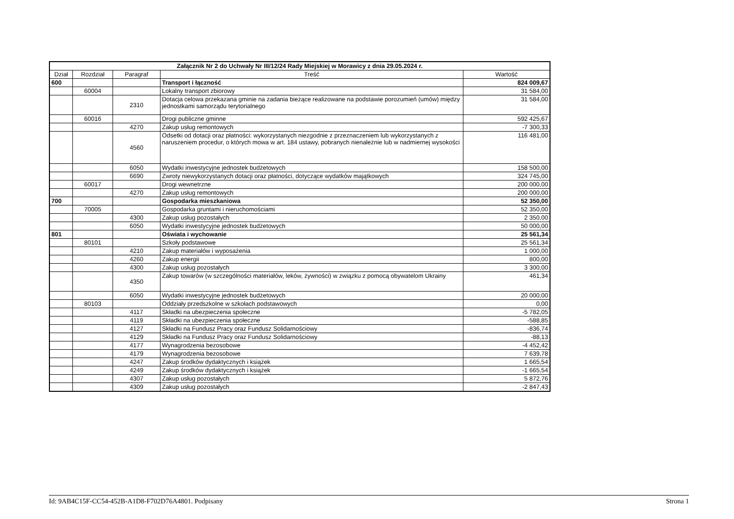| Załącznik Nr 2 do Uchwały Nr III/12/24 Rady Miejskiej w Morawicy z dnia 29.05.2024 r. | | | | |
| --- | --- | --- | --- | --- |
| Dział | Rozdział | Paragraf | Treść | Wartość |
| 600 | | | Transport i łączność | 824 009,67 |
| | 60004 | | Lokalny transport zbiorowy | 31 584,00 |
| | | 2310 | Dotacja celowa przekazana gminie na zadania bieżące realizowane na podstawie porozumień (umów) między jednostkami samorządu terytorialnego | 31 584,00 |
| | 60016 | | Drogi publiczne gminne | 592 425,67 |
| | | 4270 | Zakup usług remontowych | -7 300,33 |
| | | 4560 | Odsetki od dotacji oraz płatności: wykorzystanych niezgodnie z przeznaczeniem lub wykorzystanych z naruszeniem procedur, o których mowa w art. 184 ustawy, pobranych nienależnie lub w nadmiernej wysokości | 116 481,00 |
| | | 6050 | Wydatki inwestycyjne jednostek budżetowych | 158 500,00 |
| | | 6690 | Zwroty niewykorzystanych dotacji oraz płatności, dotyczące wydatków majątkowych | 324 745,00 |
| | 60017 | | Drogi wewnetrzne | 200 000,00 |
| | | 4270 | Zakup usług remontowych | 200 000,00 |
| 700 | | | Gospodarka mieszkaniowa | 52 350,00 |
| | 70005 | | Gospodarka gruntami i nieruchomościami | 52 350,00 |
| | | 4300 | Zakup usług pozostałych | 2 350,00 |
| | | 6050 | Wydatki inwestycyjne jednostek budżetowych | 50 000,00 |
| 801 | | | Oświata i wychowanie | 25 561,34 |
| | 80101 | | Szkoły podstawowe | 25 561,34 |
| | | 4210 | Zakup materiałów i wyposażenia | 1 000,00 |
| | | 4260 | Zakup energii | 800,00 |
| | | 4300 | Zakup usług pozostałych | 3 300,00 |
| | | 4350 | Zakup towarów (w szczególności materiałów, leków, żywności) w związku z pomocą obywatelom Ukrainy | 461,34 |
| | | 6050 | Wydatki inwestycyjne jednostek budżetowych | 20 000,00 |
| | 80103 | | Oddziały przedszkolne w szkołach podstawowych | 0,00 |
| | | 4117 | Składki na ubezpieczenia społeczne | -5 782,05 |
| | | 4119 | Składki na ubezpieczenia społeczne | -588,85 |
| | | 4127 | Składki na Fundusz Pracy oraz Fundusz Solidarnościowy | -836,74 |
| | | 4129 | Składki na Fundusz Pracy oraz Fundusz Solidarnościowy | -88,13 |
| | | 4177 | Wynagrodzenia bezosobowe | -4 452,42 |
| | | 4179 | Wynagrodzenia bezosobowe | 7 639,78 |
| | | 4247 | Zakup środków dydaktycznych i książek | 1 665,54 |
| | | 4249 | Zakup środków dydaktycznych i książek | -1 665,54 |
| | | 4307 | Zakup usług pozostałych | 5 872,76 |
| | | 4309 | Zakup usług pozostałych | -2 847,43 |
Id: 9AB4C15F-CC54-452B-A1D8-F702D76A4801. Podpisany Strona 1